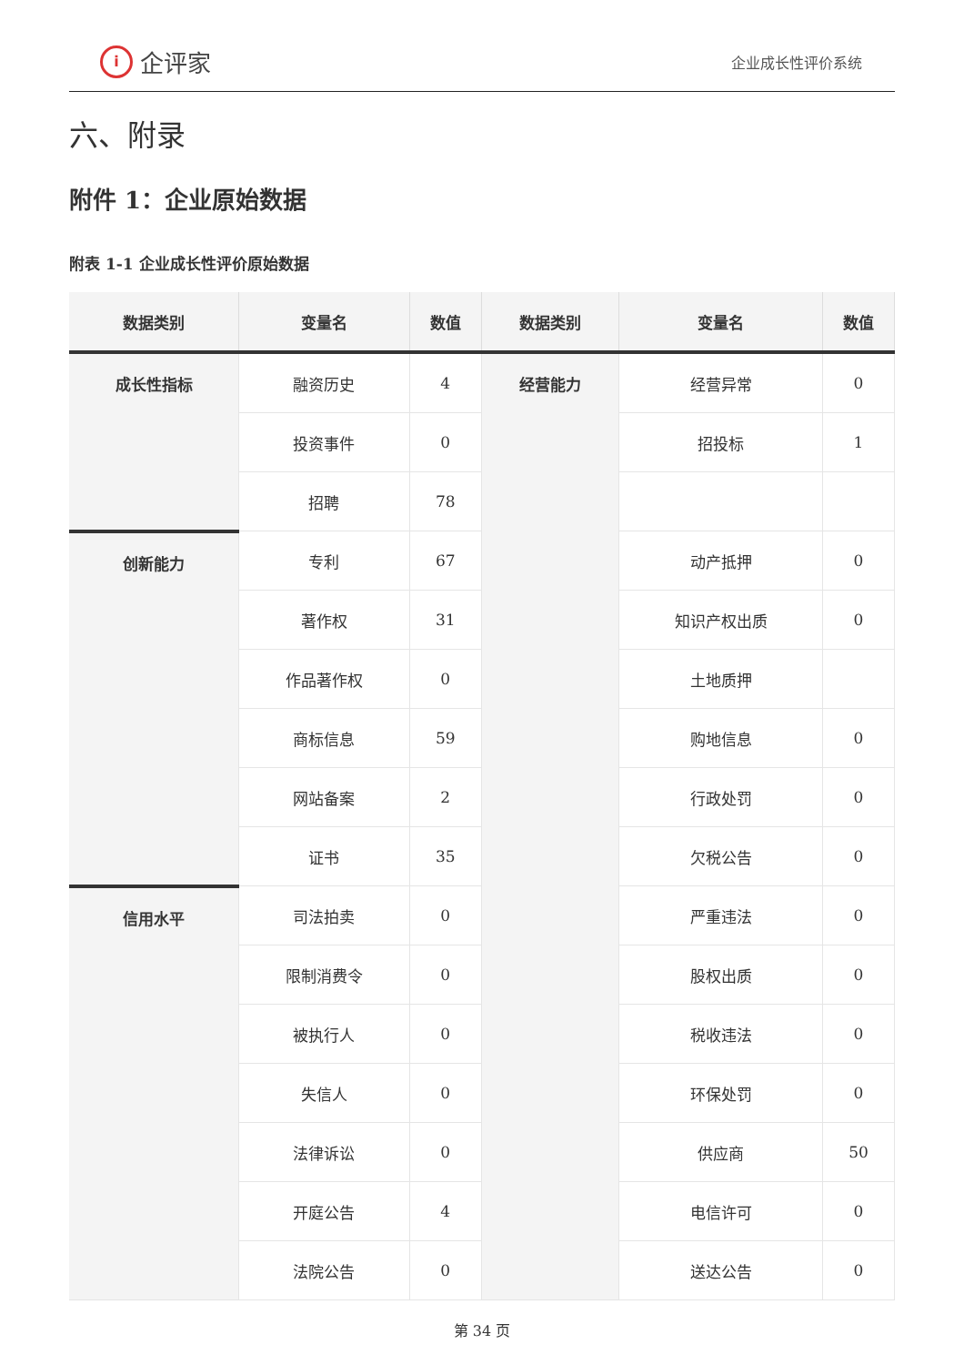i企评家
企业成长性评价系统
六、附录
附件 1：企业原始数据
附表 1-1 企业成长性评价原始数据
| 数据类别 | 变量名 | 数值 | 数据类别 | 变量名 | 数值 |
| --- | --- | --- | --- | --- | --- |
| 成长性指标 | 融资历史 | 4 | 经营能力 | 经营异常 | 0 |
| | 投资事件 | 0 | | 招投标 | 1 |
| | 招聘 | 78 | | | |
| 创新能力 | 专利 | 67 | | 动产抵押 | 0 |
| | 著作权 | 31 | | 知识产权出质 | 0 |
| | 作品著作权 | 0 | | 土地质押 | |
| | 商标信息 | 59 | | 购地信息 | 0 |
| | 网站备案 | 2 | | 行政处罚 | 0 |
| | 证书 | 35 | | 欠税公告 | 0 |
| 信用水平 | 司法拍卖 | 0 | | 严重违法 | 0 |
| | 限制消费令 | 0 | | 股权出质 | 0 |
| | 被执行人 | 0 | | 税收违法 | 0 |
| | 失信人 | 0 | | 环保处罚 | 0 |
| | 法律诉讼 | 0 | | 供应商 | 50 |
| | 开庭公告 | 4 | | 电信许可 | 0 |
| | 法院公告 | 0 | | 送达公告 | 0 |
第 34 页